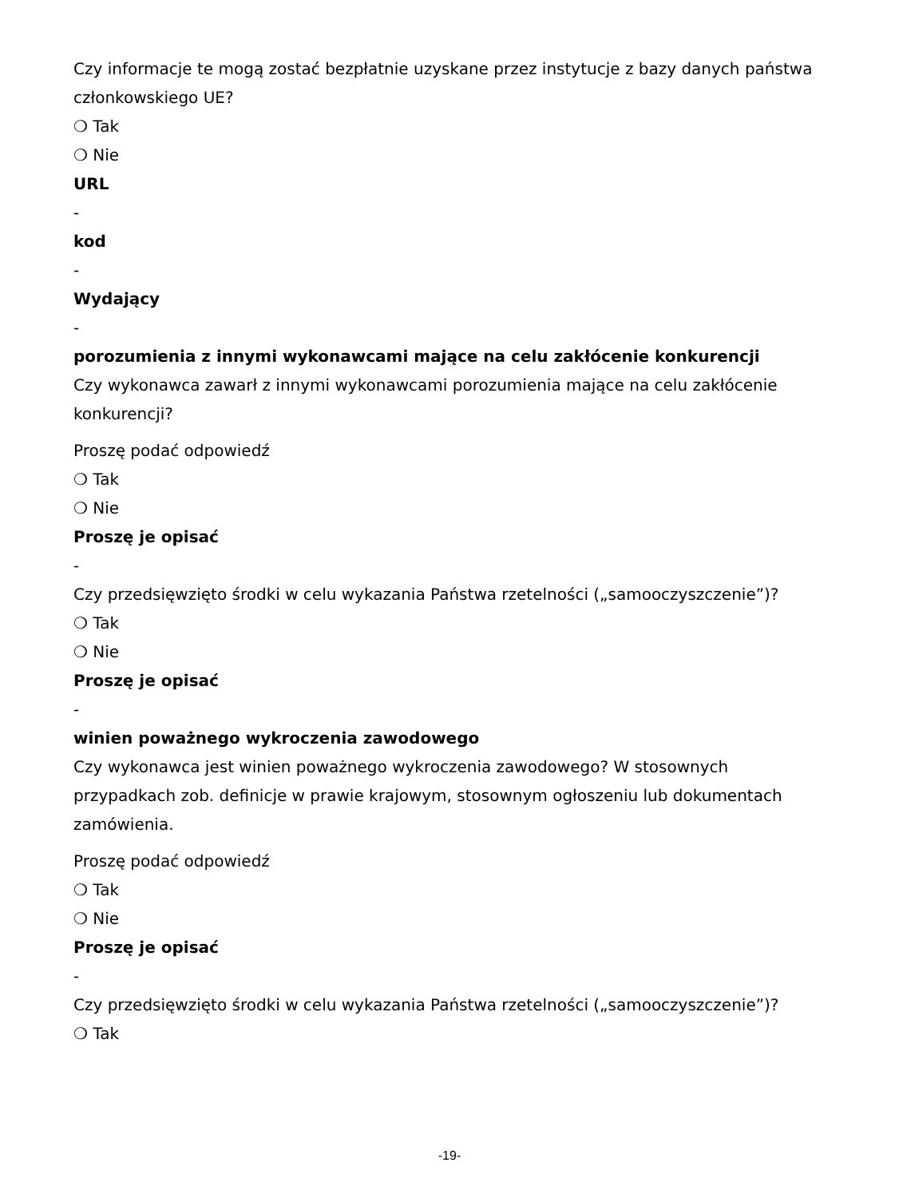Czy informacje te mogą zostać bezpłatnie uzyskane przez instytucje z bazy danych państwa członkowskiego UE?
❍ Tak
❍ Nie
URL
-
kod
-
Wydający
-
porozumienia z innymi wykonawcami mające na celu zakłócenie konkurencji
Czy wykonawca zawarł z innymi wykonawcami porozumienia mające na celu zakłócenie konkurencji?
Proszę podać odpowiedź
❍ Tak
❍ Nie
Proszę je opisać
-
Czy przedsięwzięto środki w celu wykazania Państwa rzetelności („samooczyszczenie”)?
❍ Tak
❍ Nie
Proszę je opisać
-
winien poważnego wykroczenia zawodowego
Czy wykonawca jest winien poważnego wykroczenia zawodowego? W stosownych przypadkach zob. definicje w prawie krajowym, stosownym ogłoszeniu lub dokumentach zamówienia.
Proszę podać odpowiedź
❍ Tak
❍ Nie
Proszę je opisać
-
Czy przedsięwzięto środki w celu wykazania Państwa rzetelności („samooczyszczenie”)?
❍ Tak
-19-